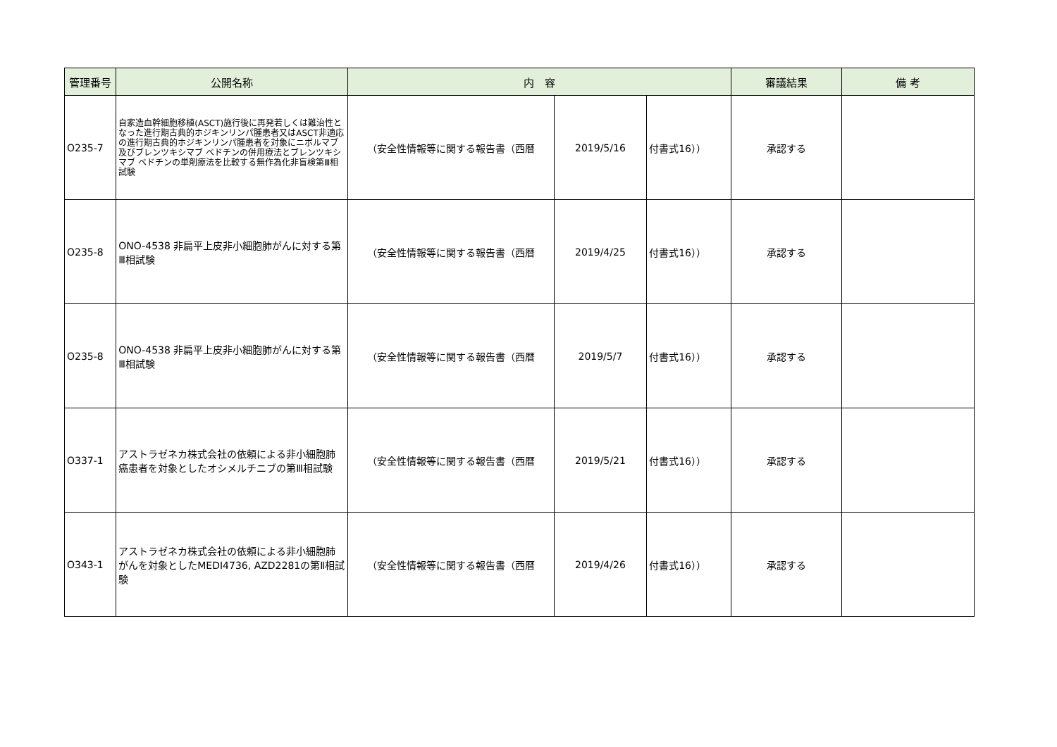| 管理番号 | 公開名称 | 内 容 | | | 審議結果 | 備 考 |
| --- | --- | --- | --- | --- | --- | --- |
| O235-7 | 自家造血幹細胞移植(ASCT)施行後に再発若しくは難治性となった進行期古典的ホジキンリンパ腫患者又はASCT非適応の進行期古典的ホジキンリンパ腫患者を対象にニボルマブ及びブレンツキシマブ ベドチンの併用療法とブレンツキシマブ ベドチンの単剤療法を比較する無作為化非盲検第Ⅲ相試験 | （安全性情報等に関する報告書（西暦 | 2019/5/16 | 付書式16）） | 承認する | |
| O235-8 | ONO-4538 非扁平上皮非小細胞肺がんに対する第Ⅲ相試験 | （安全性情報等に関する報告書（西暦 | 2019/4/25 | 付書式16）） | 承認する | |
| O235-8 | ONO-4538 非扁平上皮非小細胞肺がんに対する第Ⅲ相試験 | （安全性情報等に関する報告書（西暦 | 2019/5/7 | 付書式16）） | 承認する | |
| O337-1 | アストラゼネカ株式会社の依頼による非小細胞肺癌患者を対象としたオシメルチニブの第Ⅲ相試験 | （安全性情報等に関する報告書（西暦 | 2019/5/21 | 付書式16）） | 承認する | |
| O343-1 | アストラゼネカ株式会社の依頼による非小細胞肺がんを対象としたMEDI4736, AZD2281の第Ⅱ相試験 | （安全性情報等に関する報告書（西暦 | 2019/4/26 | 付書式16）） | 承認する | |